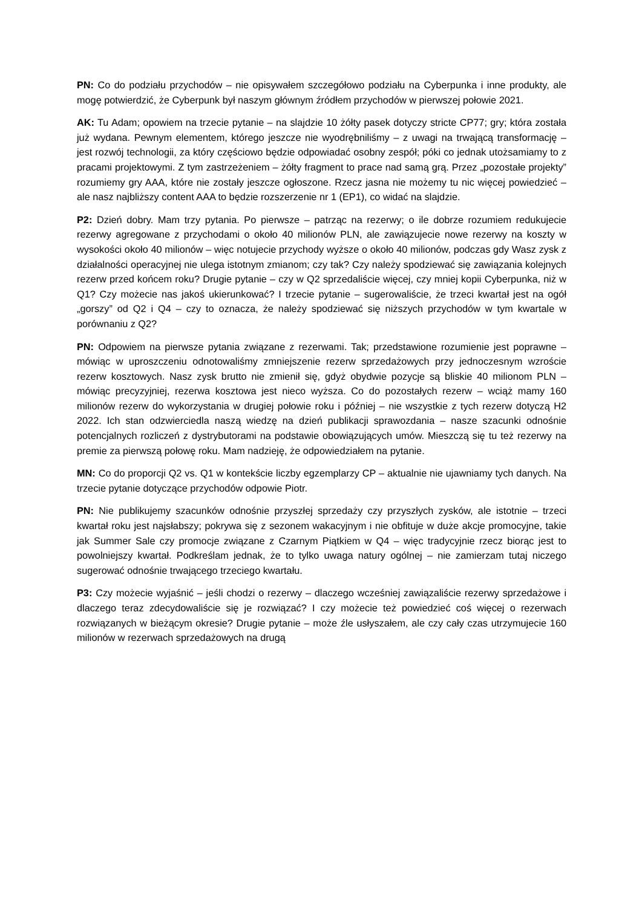PN: Co do podziału przychodów – nie opisywałem szczegółowo podziału na Cyberpunka i inne produkty, ale mogę potwierdzić, że Cyberpunk był naszym głównym źródłem przychodów w pierwszej połowie 2021.
AK: Tu Adam; opowiem na trzecie pytanie – na slajdzie 10 żółty pasek dotyczy stricte CP77; gry; która została już wydana. Pewnym elementem, którego jeszcze nie wyodrębniliśmy – z uwagi na trwającą transformację – jest rozwój technologii, za który częściowo będzie odpowiadać osobny zespół; póki co jednak utożsamiamy to z pracami projektowymi. Z tym zastrzeżeniem – żółty fragment to prace nad samą grą. Przez „pozostałe projekty” rozumiemy gry AAA, które nie zostały jeszcze ogłoszone. Rzecz jasna nie możemy tu nic więcej powiedzieć – ale nasz najbliższy content AAA to będzie rozszerzenie nr 1 (EP1), co widać na slajdzie.
P2: Dzień dobry. Mam trzy pytania. Po pierwsze – patrząc na rezerwy; o ile dobrze rozumiem redukujecie rezerwy agregowane z przychodami o około 40 milionów PLN, ale zawiązujecie nowe rezerwy na koszty w wysokości około 40 milionów – więc notujecie przychody wyższe o około 40 milionów, podczas gdy Wasz zysk z działalności operacyjnej nie ulega istotnym zmianom; czy tak? Czy należy spodziewać się zawiązania kolejnych rezerw przed końcem roku? Drugie pytanie – czy w Q2 sprzedaliście więcej, czy mniej kopii Cyberpunka, niż w Q1? Czy możecie nas jakoś ukierunkować? I trzecie pytanie – sugerowaliście, że trzeci kwartał jest na ogół „gorszy” od Q2 i Q4 – czy to oznacza, że należy spodziewać się niższych przychodów w tym kwartale w porównaniu z Q2?
PN: Odpowiem na pierwsze pytania związane z rezerwami. Tak; przedstawione rozumienie jest poprawne – mówiąc w uproszczeniu odnotowaliśmy zmniejszenie rezerw sprzedażowych przy jednoczesnym wzroście rezerw kosztowych. Nasz zysk brutto nie zmienił się, gdyż obydwie pozycje są bliskie 40 milionom PLN – mówiąc precyzyjniej, rezerwa kosztowa jest nieco wyższa. Co do pozostałych rezerw – wciąż mamy 160 milionów rezerw do wykorzystania w drugiej połowie roku i później – nie wszystkie z tych rezerw dotyczą H2 2022. Ich stan odzwierciedla naszą wiedzę na dzień publikacji sprawozdania – nasze szacunki odnośnie potencjalnych rozliczeń z dystrybutorami na podstawie obowiązujących umów. Mieszczą się tu też rezerwy na premie za pierwszą połowę roku. Mam nadzieję, że odpowiedziałem na pytanie.
MN: Co do proporcji Q2 vs. Q1 w kontekście liczby egzemplarzy CP – aktualnie nie ujawniamy tych danych. Na trzecie pytanie dotyczące przychodów odpowie Piotr.
PN: Nie publikujemy szacunków odnośnie przyszłej sprzedaży czy przyszłych zysków, ale istotnie – trzeci kwartał roku jest najsłabszy; pokrywa się z sezonem wakacyjnym i nie obfituje w duże akcje promocyjne, takie jak Summer Sale czy promocje związane z Czarnym Piątkiem w Q4 – więc tradycyjnie rzecz biorąc jest to powolniejszy kwartał. Podkreślam jednak, że to tylko uwaga natury ogólnej – nie zamierzam tutaj niczego sugerować odnośnie trwającego trzeciego kwartału.
P3: Czy możecie wyjaśnić – jeśli chodzi o rezerwy – dlaczego wcześniej zawiązaliście rezerwy sprzedażowe i dlaczego teraz zdecydowaliście się je rozwiązać? I czy możecie też powiedzieć coś więcej o rezerwach rozwiązanych w bieżącym okresie? Drugie pytanie – może źle usłyszałem, ale czy cały czas utrzymujecie 160 milionów w rezerwach sprzedażowych na drugą